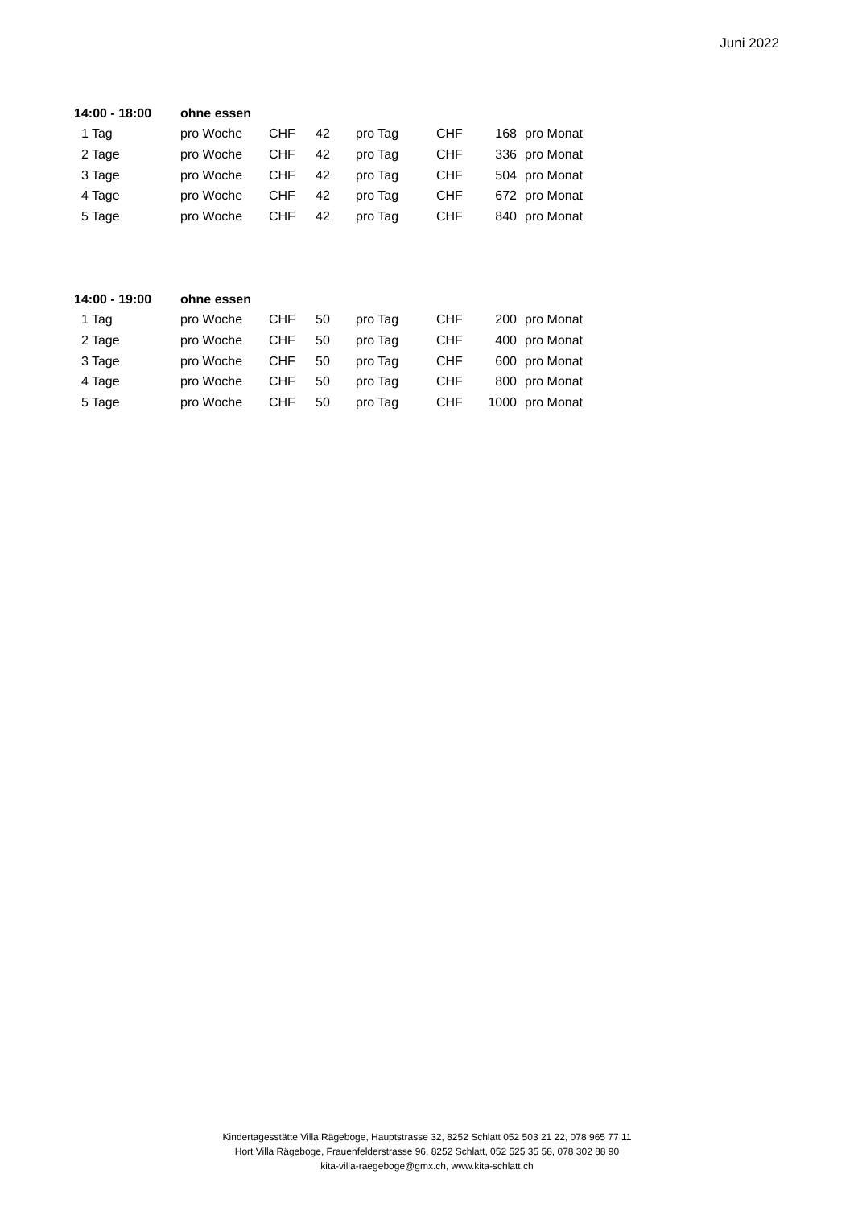Juni 2022
| 14:00 - 18:00 | ohne essen | | | | | | |
| 1 Tag | pro Woche | CHF | 42 | pro Tag | CHF | 168 | pro Monat |
| 2 Tage | pro Woche | CHF | 42 | pro Tag | CHF | 336 | pro Monat |
| 3 Tage | pro Woche | CHF | 42 | pro Tag | CHF | 504 | pro Monat |
| 4 Tage | pro Woche | CHF | 42 | pro Tag | CHF | 672 | pro Monat |
| 5 Tage | pro Woche | CHF | 42 | pro Tag | CHF | 840 | pro Monat |
| 14:00 - 19:00 | ohne essen | | | | | | |
| 1 Tag | pro Woche | CHF | 50 | pro Tag | CHF | 200 | pro Monat |
| 2 Tage | pro Woche | CHF | 50 | pro Tag | CHF | 400 | pro Monat |
| 3 Tage | pro Woche | CHF | 50 | pro Tag | CHF | 600 | pro Monat |
| 4 Tage | pro Woche | CHF | 50 | pro Tag | CHF | 800 | pro Monat |
| 5 Tage | pro Woche | CHF | 50 | pro Tag | CHF | 1000 | pro Monat |
Kindertagesstätte Villa Rägeboge, Hauptstrasse 32, 8252 Schlatt 052 503 21 22, 078 965 77 11
Hort Villa Rägeboge, Frauenfelderstrasse 96, 8252 Schlatt, 052 525 35 58, 078 302 88 90
kita-villa-raegeboge@gmx.ch, www.kita-schlatt.ch